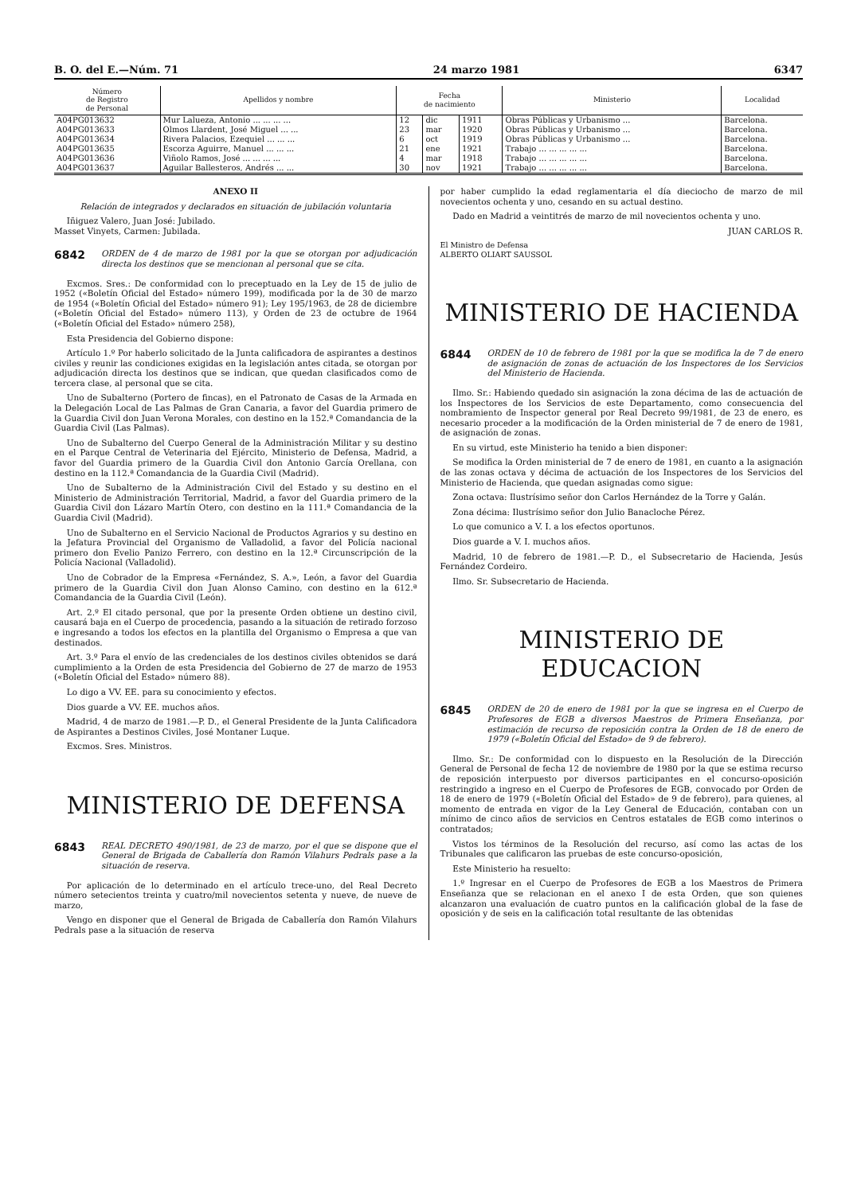B. O. del E.—Núm. 71 24 marzo 1981 6347
| Número de Registro de Personal | Apellidos y nombre | Fecha de nacimiento | | | Ministerio | Localidad |
| --- | --- | --- | --- | --- | --- | --- |
| A04PG013632 | Mur Lalueza, Antonio ... ... ... ... | 12 | dic | 1911 | Obras Públicas y Urbanismo ... | Barcelona. |
| A04PG013633 | Olmos Llardent, José Miguel ... ... | 23 | mar | 1920 | Obras Públicas y Urbanismo ... | Barcelona. |
| A04PG013634 | Rivera Palacios, Ezequiel ... ... ... | 6 | oct | 1919 | Obras Públicas y Urbanismo ... | Barcelona. |
| A04PG013635 | Escorza Aguirre, Manuel ... ... ... | 21 | ene | 1921 | Trabajo ... ... ... ... ... | Barcelona. |
| A04PG013636 | Viñolo Ramos, José ... ... ... ... | 4 | mar | 1918 | Trabajo ... ... ... ... ... | Barcelona. |
| A04PG013637 | Aguilar Ballesteros, Andrés ... ... | 30 | nov | 1921 | Trabajo ... ... ... ... ... | Barcelona. |
ANEXO II
Relación de integrados y declarados en situación de jubilación voluntaria
Iñiguez Valero, Juan José: Jubilado.
Masset Vinyets, Carmen: Jubilada.
6842 ORDEN de 4 de marzo de 1981 por la que se otorgan por adjudicación directa los destinos que se mencionan al personal que se cita.
Excmos. Sres.: De conformidad con lo preceptuado en la Ley de 15 de julio de 1952 («Boletín Oficial del Estado» número 199), modificada por la de 30 de marzo de 1954 («Boletín Oficial del Estado» número 91); Ley 195/1963, de 28 de diciembre («Boletín Oficial del Estado» número 113), y Orden de 23 de octubre de 1964 («Boletín Oficial del Estado» número 258),
Esta Presidencia del Gobierno dispone:
Artículo 1.º Por haberlo solicitado de la Junta calificadora de aspirantes a destinos civiles y reunir las condiciones exigidas en la legislación antes citada, se otorgan por adjudicación directa los destinos que se indican, que quedan clasificados como de tercera clase, al personal que se cita.
Uno de Subalterno (Portero de fincas), en el Patronato de Casas de la Armada en la Delegación Local de Las Palmas de Gran Canaria, a favor del Guardia primero de la Guardia Civil don Juan Verona Morales, con destino en la 152.ª Comandancia de la Guardia Civil (Las Palmas).
Uno de Subalterno del Cuerpo General de la Administración Militar y su destino en el Parque Central de Veterinaria del Ejército, Ministerio de Defensa, Madrid, a favor del Guardia primero de la Guardia Civil don Antonio García Orellana, con destino en la 112.ª Comandancia de la Guardia Civil (Madrid).
Uno de Subalterno de la Administración Civil del Estado y su destino en el Ministerio de Administración Territorial, Madrid, a favor del Guardia primero de la Guardia Civil don Lázaro Martín Otero, con destino en la 111.ª Comandancia de la Guardia Civil (Madrid).
Uno de Subalterno en el Servicio Nacional de Productos Agrarios y su destino en la Jefatura Provincial del Organismo de Valladolid, a favor del Policía nacional primero don Evelio Panizo Ferrero, con destino en la 12.ª Circunscripción de la Policía Nacional (Valladolid).
Uno de Cobrador de la Empresa «Fernández, S. A.», León, a favor del Guardia primero de la Guardia Civil don Juan Alonso Camino, con destino en la 612.ª Comandancia de la Guardia Civil (León).
Art. 2.º El citado personal, que por la presente Orden obtiene un destino civil, causará baja en el Cuerpo de procedencia, pasando a la situación de retirado forzoso e ingresando a todos los efectos en la plantilla del Organismo o Empresa a que van destinados.
Art. 3.º Para el envío de las credenciales de los destinos civiles obtenidos se dará cumplimiento a la Orden de esta Presidencia del Gobierno de 27 de marzo de 1953 («Boletín Oficial del Estado» número 88).
Lo digo a VV. EE. para su conocimiento y efectos.
Dios guarde a VV. EE. muchos años.
Madrid, 4 de marzo de 1981.—P. D., el General Presidente de la Junta Calificadora de Aspirantes a Destinos Civiles, José Montaner Luque.
Excmos. Sres. Ministros.
MINISTERIO DE DEFENSA
6843 REAL DECRETO 490/1981, de 23 de marzo, por el que se dispone que el General de Brigada de Caballería don Ramón Vilahurs Pedrals pase a la situación de reserva.
Por aplicación de lo determinado en el artículo trece-uno, del Real Decreto número setecientos treinta y cuatro/mil novecientos setenta y nueve, de nueve de marzo,
Vengo en disponer que el General de Brigada de Caballería don Ramón Vilahurs Pedrals pase a la situación de reserva
por haber cumplido la edad reglamentaria el día dieciocho de marzo de mil novecientos ochenta y uno, cesando en su actual destino.
Dado en Madrid a veintitrés de marzo de mil novecientos ochenta y uno.
JUAN CARLOS R.
El Ministro de Defensa
ALBERTO OLIART SAUSSOL
MINISTERIO DE HACIENDA
6844 ORDEN de 10 de febrero de 1981 por la que se modifica la de 7 de enero de asignación de zonas de actuación de los Inspectores de los Servicios del Ministerio de Hacienda.
Ilmo. Sr.: Habiendo quedado sin asignación la zona décima de las de actuación de los Inspectores de los Servicios de este Departamento, como consecuencia del nombramiento de Inspector general por Real Decreto 99/1981, de 23 de enero, es necesario proceder a la modificación de la Orden ministerial de 7 de enero de 1981, de asignación de zonas.
En su virtud, este Ministerio ha tenido a bien disponer:
Se modifica la Orden ministerial de 7 de enero de 1981, en cuanto a la asignación de las zonas octava y décima de actuación de los Inspectores de los Servicios del Ministerio de Hacienda, que quedan asignadas como sigue:
Zona octava: Ilustrísimo señor don Carlos Hernández de la Torre y Galán.
Zona décima: Ilustrísimo señor don Julio Banacloche Pérez.
Lo que comunico a V. I. a los efectos oportunos.
Dios guarde a V. I. muchos años.
Madrid, 10 de febrero de 1981.—P. D., el Subsecretario de Hacienda, Jesús Fernández Cordeiro.
Ilmo. Sr. Subsecretario de Hacienda.
MINISTERIO DE EDUCACION
6845 ORDEN de 20 de enero de 1981 por la que se ingresa en el Cuerpo de Profesores de EGB a diversos Maestros de Primera Enseñanza, por estimación de recurso de reposición contra la Orden de 18 de enero de 1979 («Boletín Oficial del Estado» de 9 de febrero).
Ilmo. Sr.: De conformidad con lo dispuesto en la Resolución de la Dirección General de Personal de fecha 12 de noviembre de 1980 por la que se estima recurso de reposición interpuesto por diversos participantes en el concurso-oposición restringido a ingreso en el Cuerpo de Profesores de EGB, convocado por Orden de 18 de enero de 1979 («Boletín Oficial del Estado» de 9 de febrero), para quienes, al momento de entrada en vigor de la Ley General de Educación, contaban con un mínimo de cinco años de servicios en Centros estatales de EGB como interinos o contratados;
Vistos los términos de la Resolución del recurso, así como las actas de los Tribunales que calificaron las pruebas de este concurso-oposición,
Este Ministerio ha resuelto:
1.º Ingresar en el Cuerpo de Profesores de EGB a los Maestros de Primera Enseñanza que se relacionan en el anexo I de esta Orden, que son quienes alcanzaron una evaluación de cuatro puntos en la calificación global de la fase de oposición y de seis en la calificación total resultante de las obtenidas